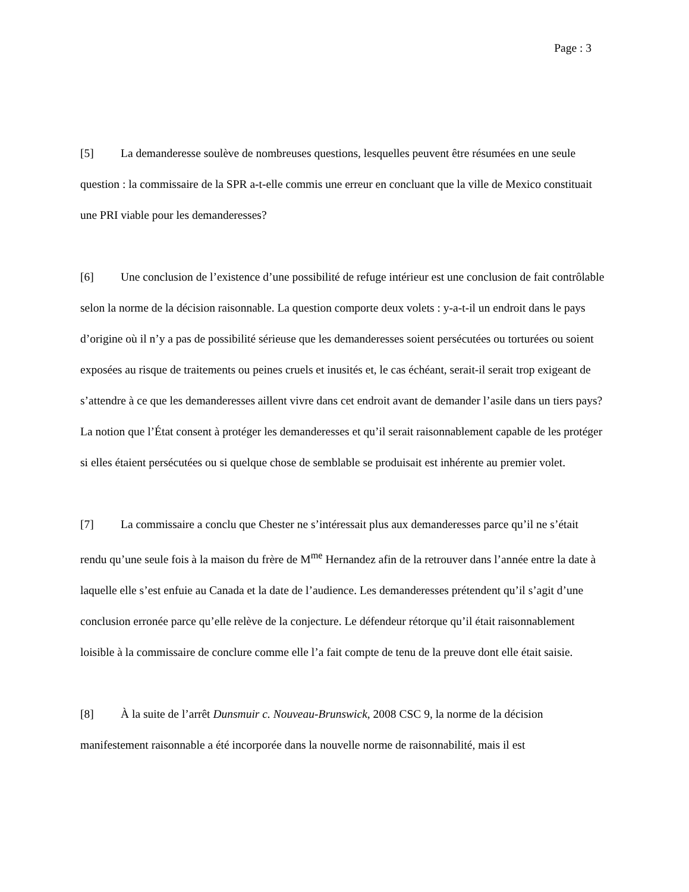Page : 3
[5] La demanderesse soulève de nombreuses questions, lesquelles peuvent être résumées en une seule question : la commissaire de la SPR a-t-elle commis une erreur en concluant que la ville de Mexico constituait une PRI viable pour les demanderesses?
[6] Une conclusion de l’existence d’une possibilité de refuge intérieur est une conclusion de fait contrôlable selon la norme de la décision raisonnable. La question comporte deux volets : y-a-t-il un endroit dans le pays d’origine où il n’y a pas de possibilité sérieuse que les demanderesses soient persécutées ou torturées ou soient exposées au risque de traitements ou peines cruels et inusités et, le cas échéant, serait-il serait trop exigeant de s’attendre à ce que les demanderesses aillent vivre dans cet endroit avant de demander l’asile dans un tiers pays? La notion que l’État consent à protéger les demanderesses et qu’il serait raisonnablement capable de les protéger si elles étaient persécutées ou si quelque chose de semblable se produisait est inhérente au premier volet.
[7] La commissaire a conclu que Chester ne s’intéressait plus aux demanderesses parce qu’il ne s’était rendu qu’une seule fois à la maison du frère de M<sup>me</sup> Hernandez afin de la retrouver dans l’année entre la date à laquelle elle s’est enfuie au Canada et la date de l’audience. Les demanderesses prétendent qu’il s’agit d’une conclusion erronée parce qu’elle relève de la conjecture. Le défendeur rétorque qu’il était raisonnablement loisible à la commissaire de conclure comme elle l’a fait compte de tenu de la preuve dont elle était saisie.
[8] À la suite de l’arrêt Dunsmuir c. Nouveau-Brunswick, 2008 CSC 9, la norme de la décision manifestement raisonnable a été incorporée dans la nouvelle norme de raisonnabilité, mais il est